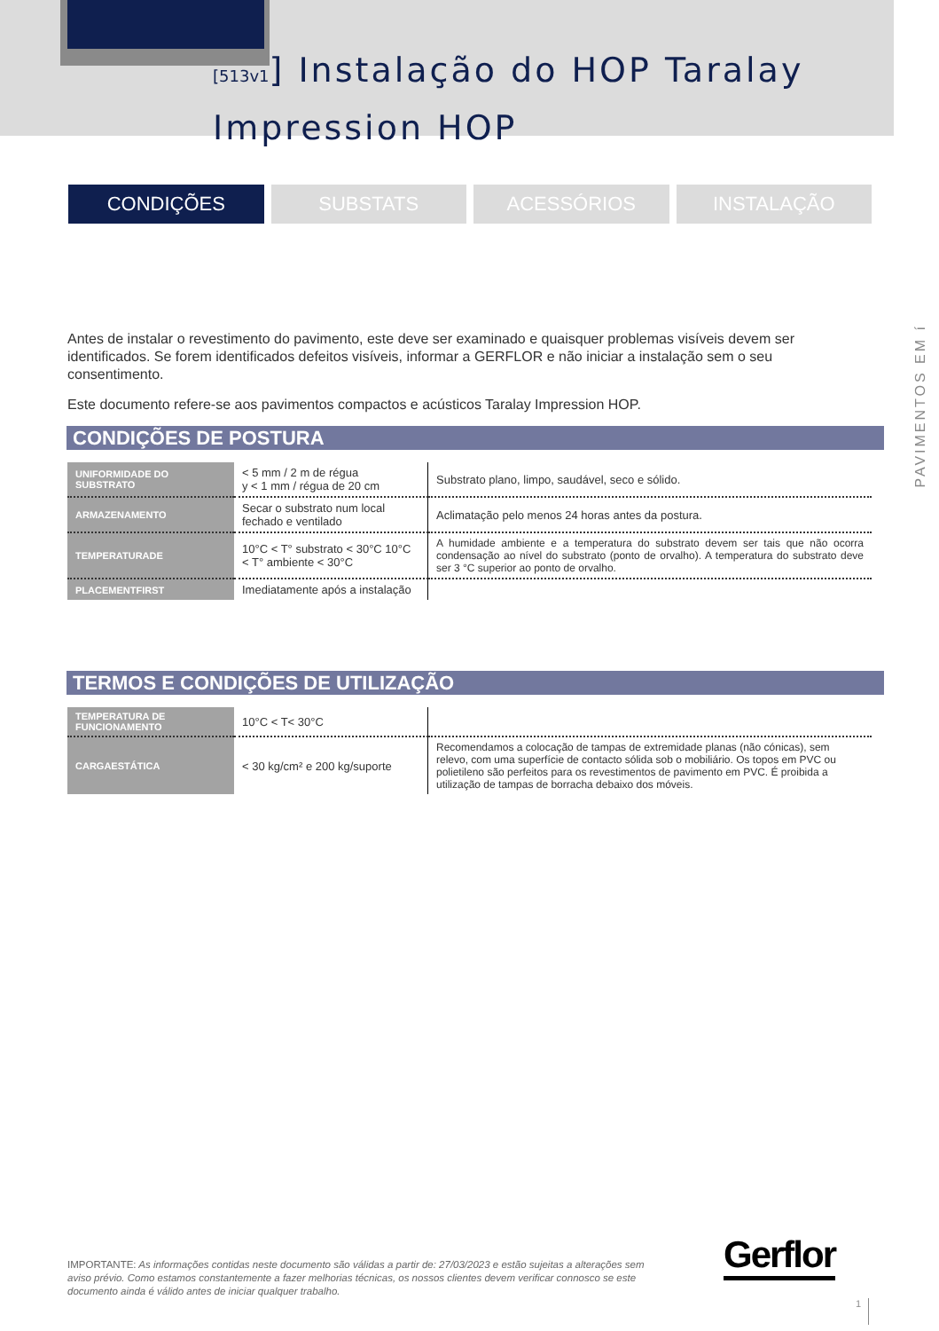[513v1] Instalação do HOP Taralay
Impression HOP
CONDIÇÕES SUBSTATS ACESSÓRIOS INSTALAÇÃO
PAVIMENTOS EM í
Antes de instalar o revestimento do pavimento, este deve ser examinado e quaisquer problemas visíveis devem ser identificados. Se forem identificados defeitos visíveis, informar a GERFLOR e não iniciar a instalação sem o seu consentimento.
Este documento refere-se aos pavimentos compactos e acústicos Taralay Impression HOP.
CONDIÇÕES DE POSTURA
| UNIFORMIDADE DO SUBSTRATO | < 5 mm / 2 m de régua y < 1 mm / régua de 20 cm | Substrato plano, limpo, saudável, seco e sólido. |
| ARMAZENAMENTO | Secar o substrato num local fechado e ventilado | Aclimatação pelo menos 24 horas antes da postura. |
| TEMPERATURADE | 10°C < T° substrato < 30°C 10°C < T° ambiente < 30°C | A humidade ambiente e a temperatura do substrato devem ser tais que não ocorra condensação ao nível do substrato (ponto de orvalho). A temperatura do substrato deve ser 3 °C superior ao ponto de orvalho. |
| PLACEMENTFIRST | Imediatamente após a instalação | |
TERMOS E CONDIÇÕES DE UTILIZAÇÃO
| TEMPERATURA DE FUNCIONAMENTO | 10°C < T< 30°C | |
| CARGAESTÁTICA | < 30 kg/cm² e 200 kg/suporte | Recomendamos a colocação de tampas de extremidade planas (não cónicas), sem relevo, com uma superfície de contacto sólida sob o mobiliário. Os topos em PVC ou polietileno são perfeitos para os revestimentos de pavimento em PVC. É proibida a utilização de tampas de borracha debaixo dos móveis. |
Gerflor
IMPORTANTE: As informações contidas neste documento são válidas a partir de: 27/03/2023 e estão sujeitas a alterações sem aviso prévio. Como estamos constantemente a fazer melhorias técnicas, os nossos clientes devem verificar connosco se este documento ainda é válido antes de iniciar qualquer trabalho.
1